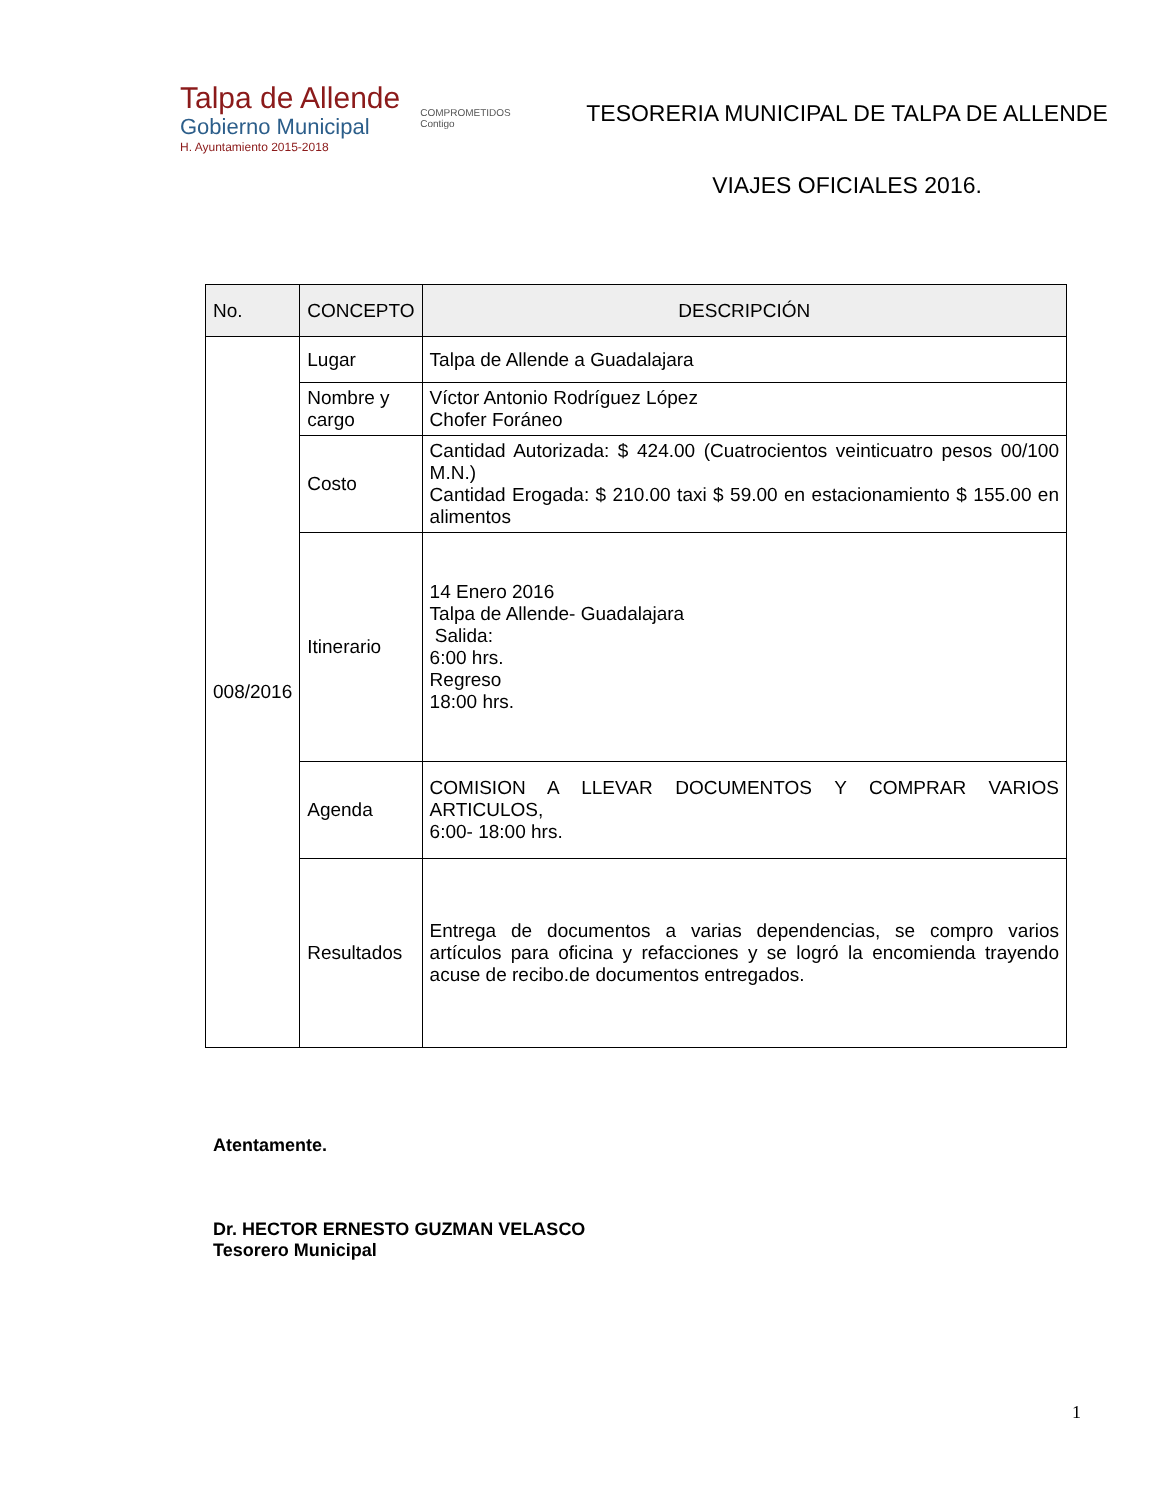Talpa de Allende
Gobierno Municipal
H. Ayuntamiento 2015-2018
COMPROMETIDOS
Contigo
TESORERIA MUNICIPAL DE TALPA DE ALLENDE
VIAJES OFICIALES 2016.
| No. | CONCEPTO | DESCRIPCIÓN |
| --- | --- | --- |
| 008/2016 | Lugar | Talpa de Allende a Guadalajara |
| | Nombre y cargo | Víctor Antonio Rodríguez López Chofer Foráneo |
| | Costo | Cantidad Autorizada: $ 424.00 (Cuatrocientos veinticuatro pesos 00/100 M.N.) Cantidad Erogada: $ 210.00 taxi $ 59.00 en estacionamiento $ 155.00 en alimentos |
| | Itinerario | 14 Enero 2016 Talpa de Allende- Guadalajara Salida: 6:00 hrs. Regreso 18:00 hrs. |
| | Agenda | COMISION A LLEVAR DOCUMENTOS Y COMPRAR VARIOS ARTICULOS, 6:00- 18:00 hrs. |
| | Resultados | Entrega de documentos a varias dependencias, se compro varios artículos para oficina y refacciones y se logró la encomienda trayendo acuse de recibo.de documentos entregados. |
Atentamente.
Dr. HECTOR ERNESTO GUZMAN VELASCO
Tesorero Municipal
1